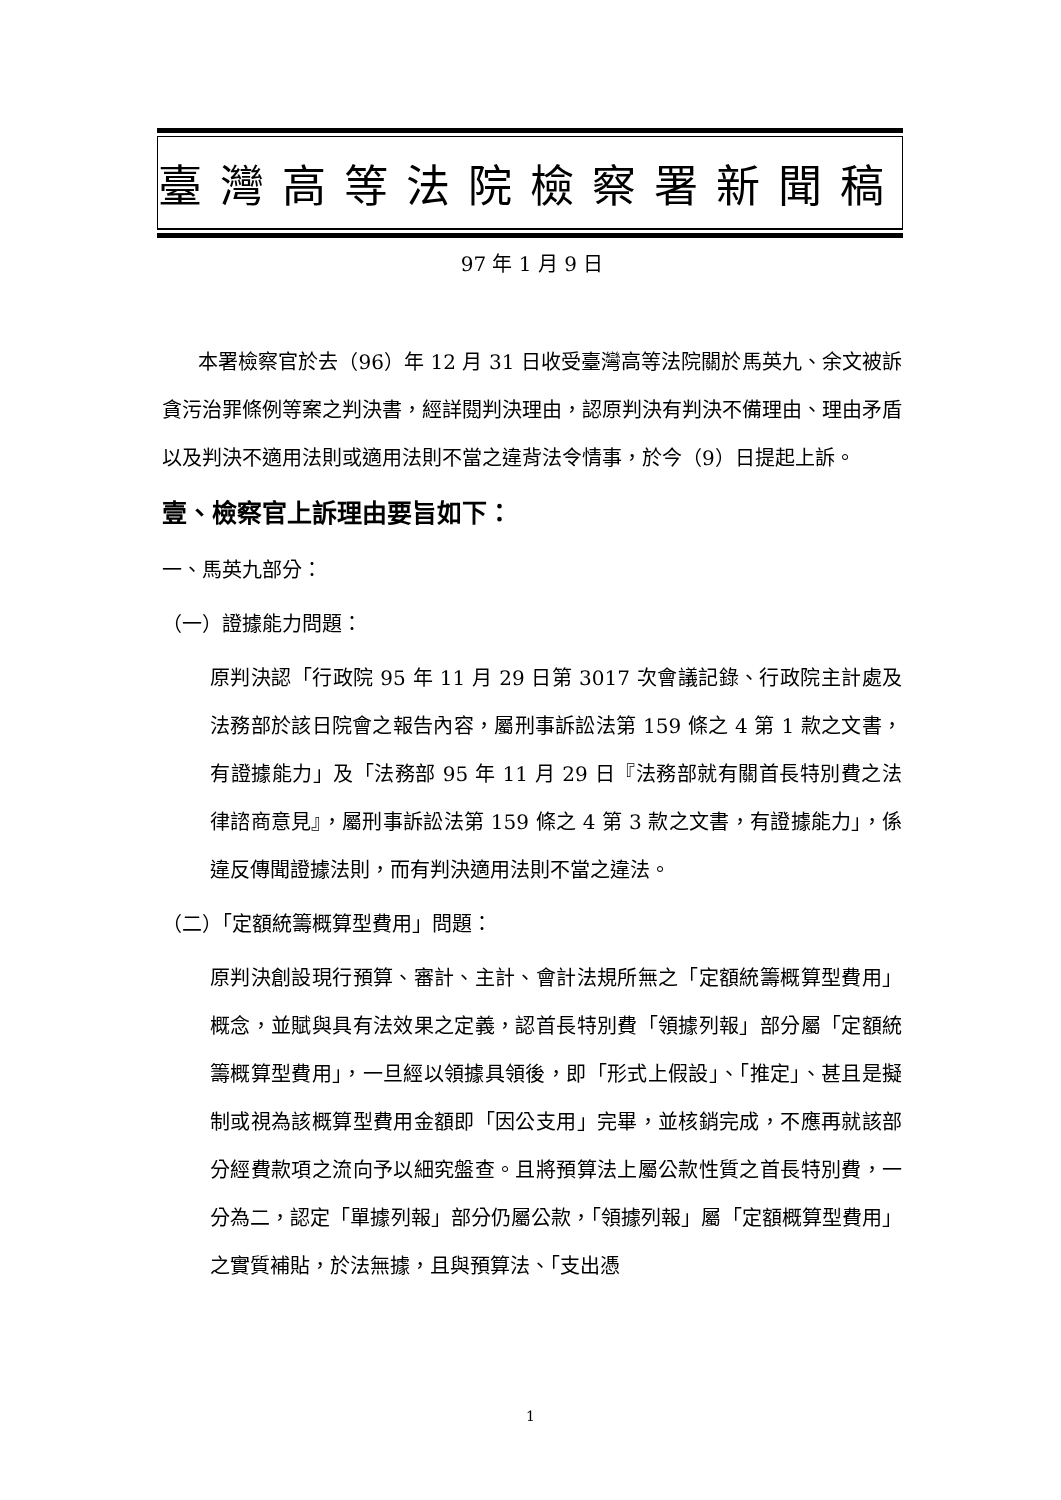臺灣高等法院檢察署新聞稿
97 年 1 月 9 日
本署檢察官於去（96）年 12 月 31 日收受臺灣高等法院關於馬英九、余文被訴貪污治罪條例等案之判決書，經詳閱判決理由，認原判決有判決不備理由、理由矛盾以及判決不適用法則或適用法則不當之違背法令情事，於今（9）日提起上訴。
壹、檢察官上訴理由要旨如下：
一、馬英九部分：
（一）證據能力問題：
原判決認「行政院 95 年 11 月 29 日第 3017 次會議記錄、行政院主計處及法務部於該日院會之報告內容，屬刑事訴訟法第 159 條之 4 第 1 款之文書，有證據能力」及「法務部 95 年 11 月 29 日『法務部就有關首長特別費之法律諮商意見』，屬刑事訴訟法第 159 條之 4 第 3 款之文書，有證據能力」，係違反傳聞證據法則，而有判決適用法則不當之違法。
（二）「定額統籌概算型費用」問題：
原判決創設現行預算、審計、主計、會計法規所無之「定額統籌概算型費用」概念，並賦與具有法效果之定義，認首長特別費「領據列報」部分屬「定額統籌概算型費用」，一旦經以領據具領後，即「形式上假設」、「推定」、甚且是擬制或視為該概算型費用金額即「因公支用」完畢，並核銷完成，不應再就該部分經費款項之流向予以細究盤查。且將預算法上屬公款性質之首長特別費，一分為二，認定「單據列報」部分仍屬公款，「領據列報」屬「定額概算型費用」之實質補貼，於法無據，且與預算法、「支出憑
1